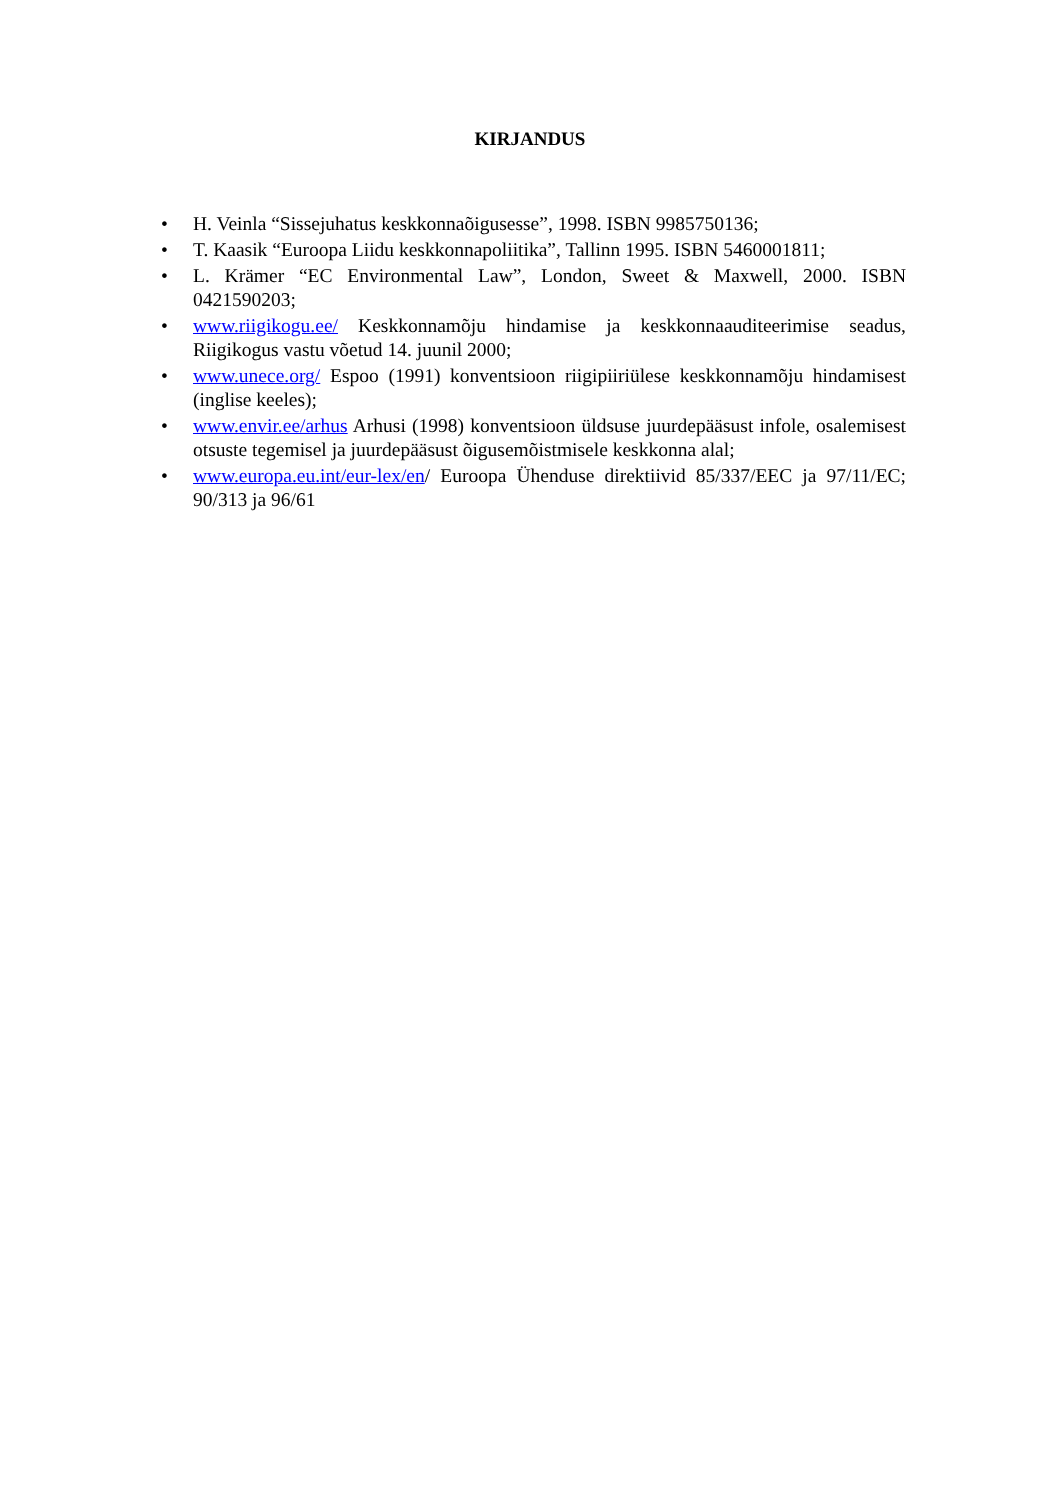KIRJANDUS
• H. Veinla “Sissejuhatus keskkonnaõigusesse”, 1998. ISBN 9985750136;
• T. Kaasik “Euroopa Liidu keskkonnapoliitika”, Tallinn 1995. ISBN 5460001811;
• L. Krämer “EC Environmental Law”, London, Sweet & Maxwell, 2000. ISBN 0421590203;
• www.riigikogu.ee/ Keskkonnamõju hindamise ja keskkonnaauditeerimise seadus, Riigikogus vastu võetud 14. juunil 2000;
• www.unece.org/ Espoo (1991) konventsioon riigipiiriülese keskkonnamõju hindamisest (inglise keeles);
• www.envir.ee/arhus Arhusi (1998) konventsioon üldsuse juurdepääsust infole, osalemisest otsuste tegemisel ja juurdepääsust õigusemõistmisele keskkonna alal;
• www.europa.eu.int/eur-lex/en/ Euroopa Ühenduse direktiivid 85/337/EEC ja 97/11/EC; 90/313 ja 96/61